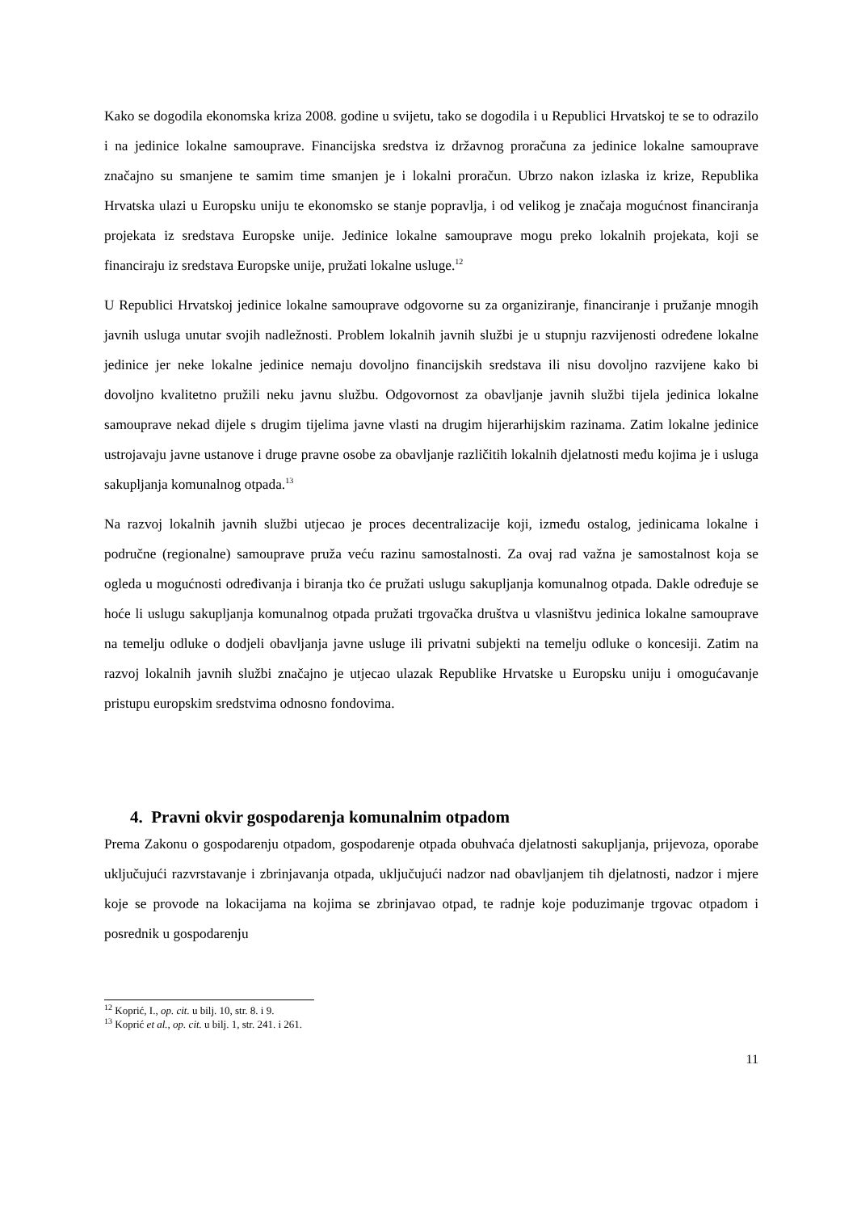Kako se dogodila ekonomska kriza 2008. godine u svijetu, tako se dogodila i u Republici Hrvatskoj te se to odrazilo i na jedinice lokalne samouprave. Financijska sredstva iz državnog proračuna za jedinice lokalne samouprave značajno su smanjene te samim time smanjen je i lokalni proračun. Ubrzo nakon izlaska iz krize, Republika Hrvatska ulazi u Europsku uniju te ekonomsko se stanje popravlja, i od velikog je značaja mogućnost financiranja projekata iz sredstava Europske unije. Jedinice lokalne samouprave mogu preko lokalnih projekata, koji se financiraju iz sredstava Europske unije, pružati lokalne usluge.<sup>12</sup>
U Republici Hrvatskoj jedinice lokalne samouprave odgovorne su za organiziranje, financiranje i pružanje mnogih javnih usluga unutar svojih nadležnosti. Problem lokalnih javnih službi je u stupnju razvijenosti određene lokalne jedinice jer neke lokalne jedinice nemaju dovoljno financijskih sredstava ili nisu dovoljno razvijene kako bi dovoljno kvalitetno pružili neku javnu službu. Odgovornost za obavljanje javnih službi tijela jedinica lokalne samouprave nekad dijele s drugim tijelima javne vlasti na drugim hijerarhijskim razinama. Zatim lokalne jedinice ustrojavaju javne ustanove i druge pravne osobe za obavljanje različitih lokalnih djelatnosti među kojima je i usluga sakupljanja komunalnog otpada.<sup>13</sup>
Na razvoj lokalnih javnih službi utjecao je proces decentralizacije koji, između ostalog, jedinicama lokalne i područne (regionalne) samouprave pruža veću razinu samostalnosti. Za ovaj rad važna je samostalnost koja se ogleda u mogućnosti određivanja i biranja tko će pružati uslugu sakupljanja komunalnog otpada. Dakle određuje se hoće li uslugu sakupljanja komunalnog otpada pružati trgovačka društva u vlasništvu jedinica lokalne samouprave na temelju odluke o dodjeli obavljanja javne usluge ili privatni subjekti na temelju odluke o koncesiji. Zatim na razvoj lokalnih javnih službi značajno je utjecao ulazak Republike Hrvatske u Europsku uniju i omogućavanje pristupu europskim sredstvima odnosno fondovima.
4. Pravni okvir gospodarenja komunalnim otpadom
Prema Zakonu o gospodarenju otpadom, gospodarenje otpada obuhvaća djelatnosti sakupljanja, prijevoza, oporabe uključujući razvrstavanje i zbrinjavanja otpada, uključujući nadzor nad obavljanjem tih djelatnosti, nadzor i mjere koje se provode na lokacijama na kojima se zbrinjavao otpad, te radnje koje poduzimanje trgovac otpadom i posrednik u gospodarenju
<sup>12</sup> Koprić, I., op. cit. u bilj. 10, str. 8. i 9.
<sup>13</sup> Koprić et al., op. cit. u bilj. 1, str. 241. i 261.
11